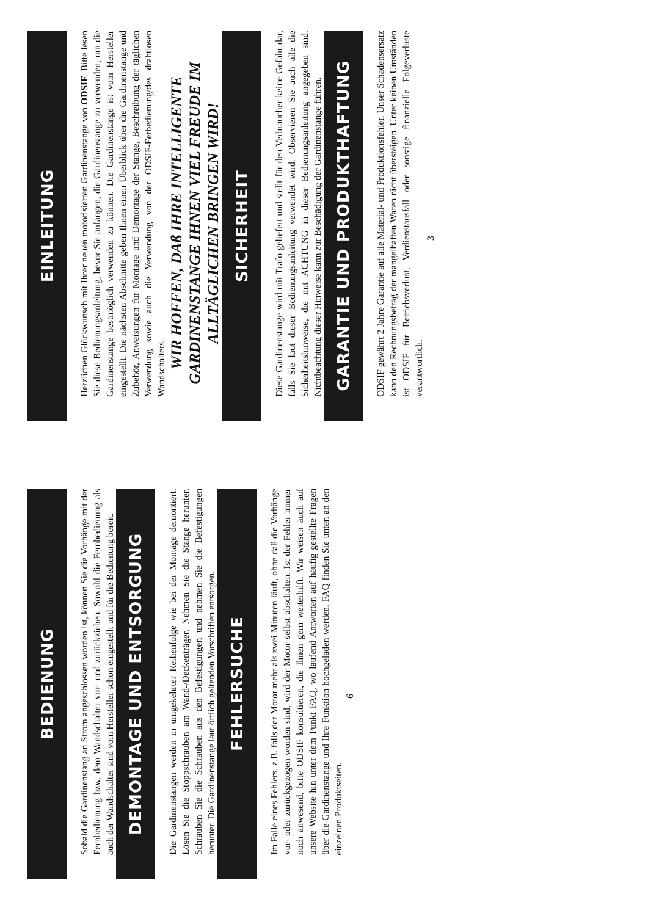BEDIENUNG
Sobald die Gardinenstang an Strom angeschlossen worden ist, können Sie die Vorhänge mit der Fernbedienung bzw. dem Wandschalter vor- und zurückziehen. Sowohl die Fernbedienung als auch der Wandschalter sind vom Hersteller schon eingestellt und für die Bedienung bereit.
DEMONTAGE UND ENTSORGUNG
Die Gardinenstangen werden in umgekehrter Reihenfolge wie bei der Montage demontiert. Lösen Sie die Stoppschrauben am Wand-/Deckenträger. Nehmen Sie die Stange herunter. Schrauben Sie die Schrauben aus den Befestigungen und nehmen Sie die Befestigungen herunter. Die Gardinenstange laut örtlich geltenden Vorschriften entsorgen.
FEHLERSUCHE
Im Falle eines Fehlers, z.B. falls der Motor mehr als zwei Minuten läuft, ohne daß die Vorhänge vor- oder zurückgezogen worden sind, wird der Motor selbst abschalten. Ist der Fehler immer noch anwesend, bitte ODSIF konsultieren, die Ihnen gern weiterhilft. Wir weisen auch auf unsere Website hin unter dem Punkt FAQ, wo laufend Antworten auf häufig gestellte Fragen über die Gardinenstange und Ihre Funktion hochgeladen werden. FAQ finden Sie unten an den einzelnen Produktseiten.
6
EINLEITUNG
Herzlichen Glückwunsch mit Ihrer neuen motorisierten Gardinenstange von ODSIF. Bitte lesen Sie diese Bedienungsanleitung, bevor Sie anfangen, die Gardinenstange zu verwenden, um die Gardinenstange bestmöglich verwenden zu können. Die Gardinenstange ist vom Hersteller eingestellt. Die nächsten Abschnitte geben Ihnen einen Überblick über die Gardinenstange und Zubehör, Anweisungen für Montage und Demontage der Stange, Beschreibung der täglichen Verwendung sowie auch die Verwendung von der ODSIF-Ferbedienung/des drahtlosen Wandschalters.
WIR HOFFEN, DAß IHRE INTELLIGENTE GARDINENSTANGE IHNEN VIEL FREUDE IM ALLTÄGLICHEN BRINGEN WIRD!
SICHERHEIT
Diese Gardinenstange wird mit Trafo geliefert und stellt für den Verbraucher keine Gefahr dar, falls Sie laut dieser Bedienungsanleitung verwendet wird. Observieren Sie auch alle die Sicherheitshinweise, die mit ACHTUNG in dieser Bedienungsanleitung angegeben sind. Nichtbeachtung dieser Hinweise kann zur Beschädigung der Gardinenstange führen.
GARANTIE UND PRODUKTHAFTUNG
ODSIF gewährt 2 Jahre Garantie auf alle Material- und Produktionsfehler. Unser Schadensersatz kann den Rechnungsbetrag der mangelhaften Waren nicht übersteigen. Unter keinen Umständen ist ODSIF für Betriebsverlust, Verdienstausfall oder sonstige finanzielle Folgeverluste verantwortlich.
3